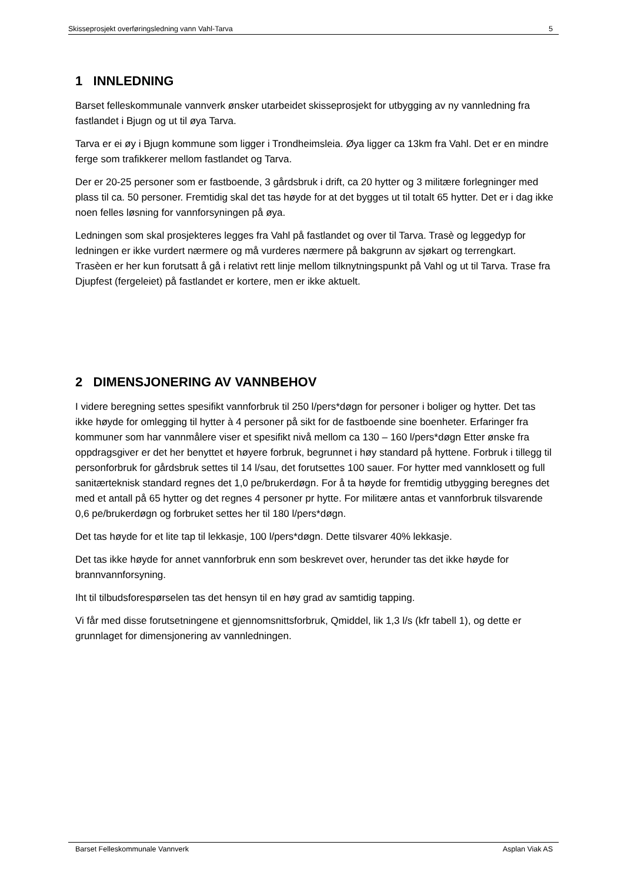Skisseprosjekt overføringsledning vann Vahl-Tarva 5
1 INNLEDNING
Barset felleskommunale vannverk ønsker utarbeidet skisseprosjekt for utbygging av ny vannledning fra fastlandet i Bjugn og ut til øya Tarva.
Tarva er ei øy i Bjugn kommune som ligger i Trondheimsleia. Øya ligger ca 13km fra Vahl. Det er en mindre ferge som trafikkerer mellom fastlandet og Tarva.
Der er 20-25 personer som er fastboende, 3 gårdsbruk i drift, ca 20 hytter og 3 militære forlegninger med plass til ca. 50 personer. Fremtidig skal det tas høyde for at det bygges ut til totalt 65 hytter. Det er i dag ikke noen felles løsning for vannforsyningen på øya.
Ledningen som skal prosjekteres legges fra Vahl på fastlandet og over til Tarva. Trasè og leggedyp for ledningen er ikke vurdert nærmere og må vurderes nærmere på bakgrunn av sjøkart og terrengkart. Trasèen er her kun forutsatt å gå i relativt rett linje mellom tilknytningspunkt på Vahl og ut til Tarva. Trase fra Djupfest (fergeleiet) på fastlandet er kortere, men er ikke aktuelt.
2 DIMENSJONERING AV VANNBEHOV
I videre beregning settes spesifikt vannforbruk til 250 l/pers*døgn for personer i boliger og hytter. Det tas ikke høyde for omlegging til hytter à 4 personer på sikt for de fastboende sine boenheter. Erfaringer fra kommuner som har vannmålere viser et spesifikt nivå mellom ca 130 – 160 l/pers*døgn Etter ønske fra oppdragsgiver er det her benyttet et høyere forbruk, begrunnet i høy standard på hyttene. Forbruk i tillegg til personforbruk for gårdsbruk settes til 14 l/sau, det forutsettes 100 sauer. For hytter med vannklosett og full sanitærteknisk standard regnes det 1,0 pe/brukerdøgn. For å ta høyde for fremtidig utbygging beregnes det med et antall på 65 hytter og det regnes 4 personer pr hytte. For militære antas et vannforbruk tilsvarende 0,6 pe/brukerdøgn og forbruket settes her til 180 l/pers*døgn.
Det tas høyde for et lite tap til lekkasje, 100 l/pers*døgn. Dette tilsvarer 40% lekkasje.
Det tas ikke høyde for annet vannforbruk enn som beskrevet over, herunder tas det ikke høyde for brannvannforsyning.
Iht til tilbudsforespørselen tas det hensyn til en høy grad av samtidig tapping.
Vi får med disse forutsetningene et gjennomsnittsforbruk, Qmiddel, lik 1,3 l/s (kfr tabell 1), og dette er grunnlaget for dimensjonering av vannledningen.
Barset Felleskommunale Vannverk Asplan Viak AS